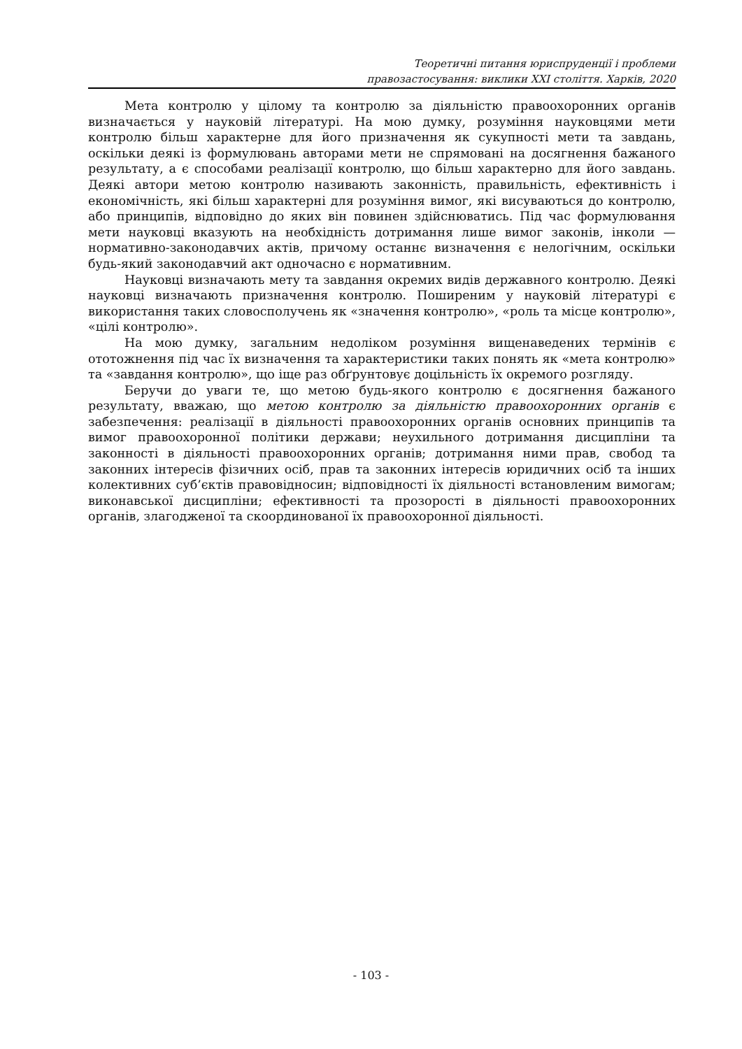Теоретичні питання юриспруденції і проблеми
правозастосування: виклики ХХІ століття. Харків, 2020
Мета контролю у цілому та контролю за діяльністю правоохоронних органів визначається у науковій літературі. На мою думку, розуміння науковцями мети контролю більш характерне для його призначення як сукупності мети та завдань, оскільки деякі із формулювань авторами мети не спрямовані на досягнення бажаного результату, а є способами реалізації контролю, що більш характерно для його завдань. Деякі автори метою контролю називають законність, правильність, ефективність і економічність, які більш характерні для розуміння вимог, які висуваються до контролю, або принципів, відповідно до яких він повинен здійснюватись. Під час формулювання мети науковці вказують на необхідність дотримання лише вимог законів, інколи — нормативно-законодавчих актів, причому останнє визначення є нелогічним, оскільки будь-який законодавчий акт одночасно є нормативним.
Науковці визначають мету та завдання окремих видів державного контролю. Деякі науковці визначають призначення контролю. Поширеним у науковій літературі є використання таких словосполучень як «значення контролю», «роль та місце контролю», «цілі контролю».
На мою думку, загальним недоліком розуміння вищенаведених термінів є ототожнення під час їх визначення та характеристики таких понять як «мета контролю» та «завдання контролю», що іще раз обґрунтовує доцільність їх окремого розгляду.
Беручи до уваги те, що метою будь-якого контролю є досягнення бажаного результату, вважаю, що метою контролю за діяльністю правоохоронних органів є забезпечення: реалізації в діяльності правоохоронних органів основних принципів та вимог правоохоронної політики держави; неухильного дотримання дисципліни та законності в діяльності правоохоронних органів; дотримання ними прав, свобод та законних інтересів фізичних осіб, прав та законних інтересів юридичних осіб та інших колективних суб’єктів правовідносин; відповідності їх діяльності встановленим вимогам; виконавської дисципліни; ефективності та прозорості в діяльності правоохоронних органів, злагодженої та скоординованої їх правоохоронної діяльності.
- 103 -